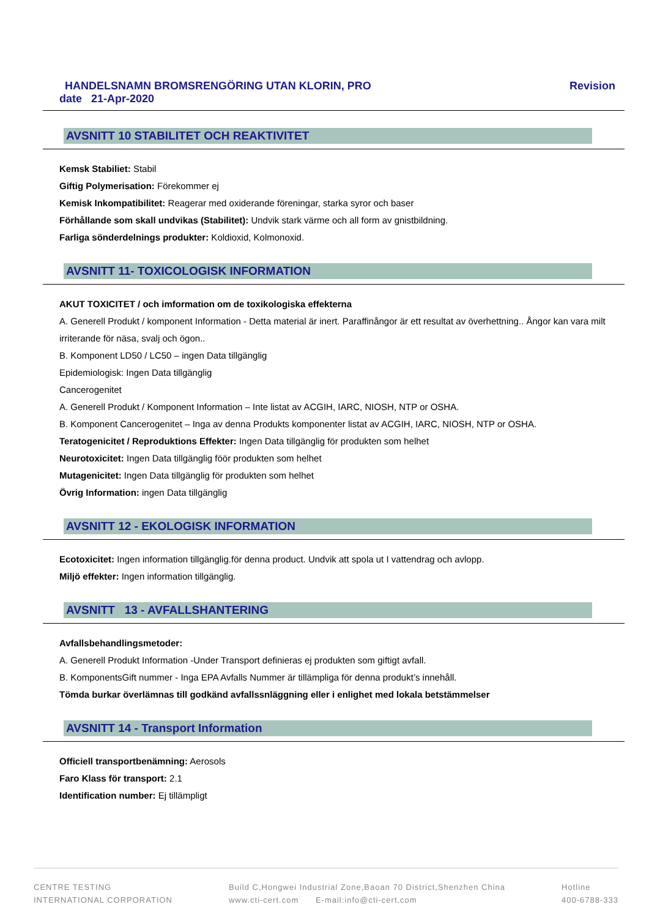HANDELSNAMN BROMSRENGÖRING UTAN KLORIN, PRO Revision
date 21-Apr-2020
AVSNITT 10 STABILITET OCH REAKTIVITET
Kemsk Stabiliet: Stabil
Giftig Polymerisation: Förekommer ej
Kemisk Inkompatibilitet: Reagerar med oxiderande föreningar, starka syror och baser
Förhållande som skall undvikas (Stabilitet): Undvik stark värme och all form av gnistbildning.
Farliga sönderdelnings produkter: Koldioxid, Kolmonoxid.
AVSNITT 11- TOXICOLOGISK INFORMATION
AKUT TOXICITET / och imformation om de toxikologiska effekterna
A. Generell Produkt / komponent Information - Detta material är inert. Paraffinångor är ett resultat av överhettning.. Ångor kan vara milt irriterande för näsa, svalj och ögon..
B. Komponent LD50 / LC50 – ingen Data tillgänglig
Epidemiologisk: Ingen Data tillgänglig
Cancerogenitet
A. Generell Produkt / Komponent Information – Inte listat av ACGIH, IARC, NIOSH, NTP or OSHA.
B. Komponent Cancerogenitet – Inga av denna Produkts komponenter listat av ACGIH, IARC, NIOSH, NTP or OSHA.
Teratogenicitet / Reproduktions Effekter: Ingen Data tillgänglig för produkten som helhet
Neurotoxicitet: Ingen Data tillgänglig föör produkten som helhet
Mutagenicitet: Ingen Data tillgänglig för produkten som helhet
Övrig Information: ingen Data tillgänglig
AVSNITT 12 - EKOLOGISK INFORMATION
Ecotoxicitet: Ingen information tillgänglig.för denna product. Undvik att spola ut I vattendrag och avlopp.
Miljö effekter: Ingen information tillgänglig.
AVSNITT 13 - AVFALLSHANTERING
Avfallsbehandlingsmetoder:
A. Generell Produkt Information -Under Transport definieras ej produkten som giftigt avfall.
B. KomponentsGift nummer - Inga EPA Avfalls Nummer är tillämpliga för denna produkt’s innehåll.
Tömda burkar överlämnas till godkänd avfallssnläggning eller i enlighet med lokala betstämmelser
AVSNITT 14 - Transport Information
Officiell transportbenämning: Aerosols
Faro Klass för transport: 2.1
Identification number: Ej tillämpligt
CENTRE TESTING
INTERNATIONAL CORPORATION
Build C,Hongwei Industrial Zone,Baoan 70 District,Shenzhen China
www.cti-cert.com E-mail:info@cti-cert.com
Hotline
400-6788-333